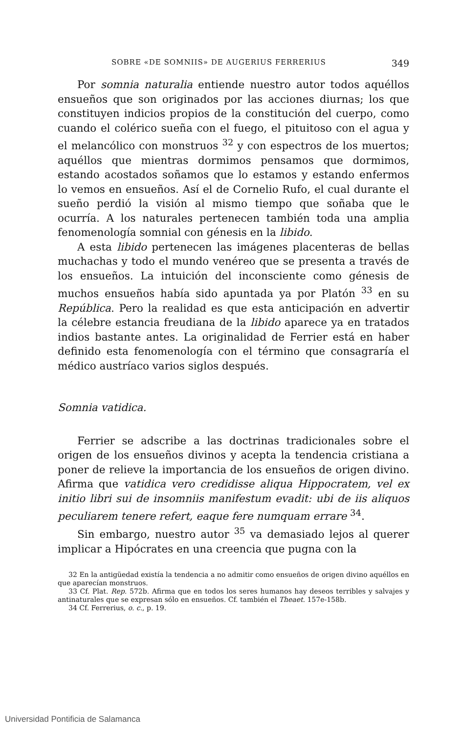SOBRE «DE SOMNIIS» DE AUGERIUS FERRERIUS 349
Por somnia naturalia entiende nuestro autor todos aquéllos ensueños que son originados por las acciones diurnas; los que constituyen indicios propios de la constitución del cuerpo, como cuando el colérico sueña con el fuego, el pituitoso con el agua y el melancólico con monstruos <sup>32</sup> y con espectros de los muertos; aquéllos que mientras dormimos pensamos que dormimos, estando acostados soñamos que lo estamos y estando enfermos lo vemos en ensueños. Así el de Cornelio Rufo, el cual durante el sueño perdió la visión al mismo tiempo que soñaba que le ocurría. A los naturales pertenecen también toda una amplia fenomenología somnial con génesis en la libido.
A esta libido pertenecen las imágenes placenteras de bellas muchachas y todo el mundo venéreo que se presenta a través de los ensueños. La intuición del inconsciente como génesis de muchos ensueños había sido apuntada ya por Platón <sup>33</sup> en su República. Pero la realidad es que esta anticipación en advertir la célebre estancia freudiana de la libido aparece ya en tratados indios bastante antes. La originalidad de Ferrier está en haber definido esta fenomenología con el término que consagraría el médico austríaco varios siglos después.
Somnia vatidica.
Ferrier se adscribe a las doctrinas tradicionales sobre el origen de los ensueños divinos y acepta la tendencia cristiana a poner de relieve la importancia de los ensueños de origen divino. Afirma que vatidica vero credidisse aliqua Hippocratem, vel ex initio libri sui de insomniis manifestum evadit: ubi de iis aliquos peculiarem tenere refert, eaque fere numquam errare <sup>34</sup>.
Sin embargo, nuestro autor <sup>35</sup> va demasiado lejos al querer implicar a Hipócrates en una creencia que pugna con la
32 En la antigüedad existía la tendencia a no admitir como ensueños de origen divino aquéllos en que aparecían monstruos.
33 Cf. Plat. Rep. 572b. Afirma que en todos los seres humanos hay deseos terribles y salvajes y antinaturales que se expresan sólo en ensueños. Cf. también el Theaet. 157e-158b.
34 Cf. Ferrerius, o. c., p. 19.
Universidad Pontificia de Salamanca